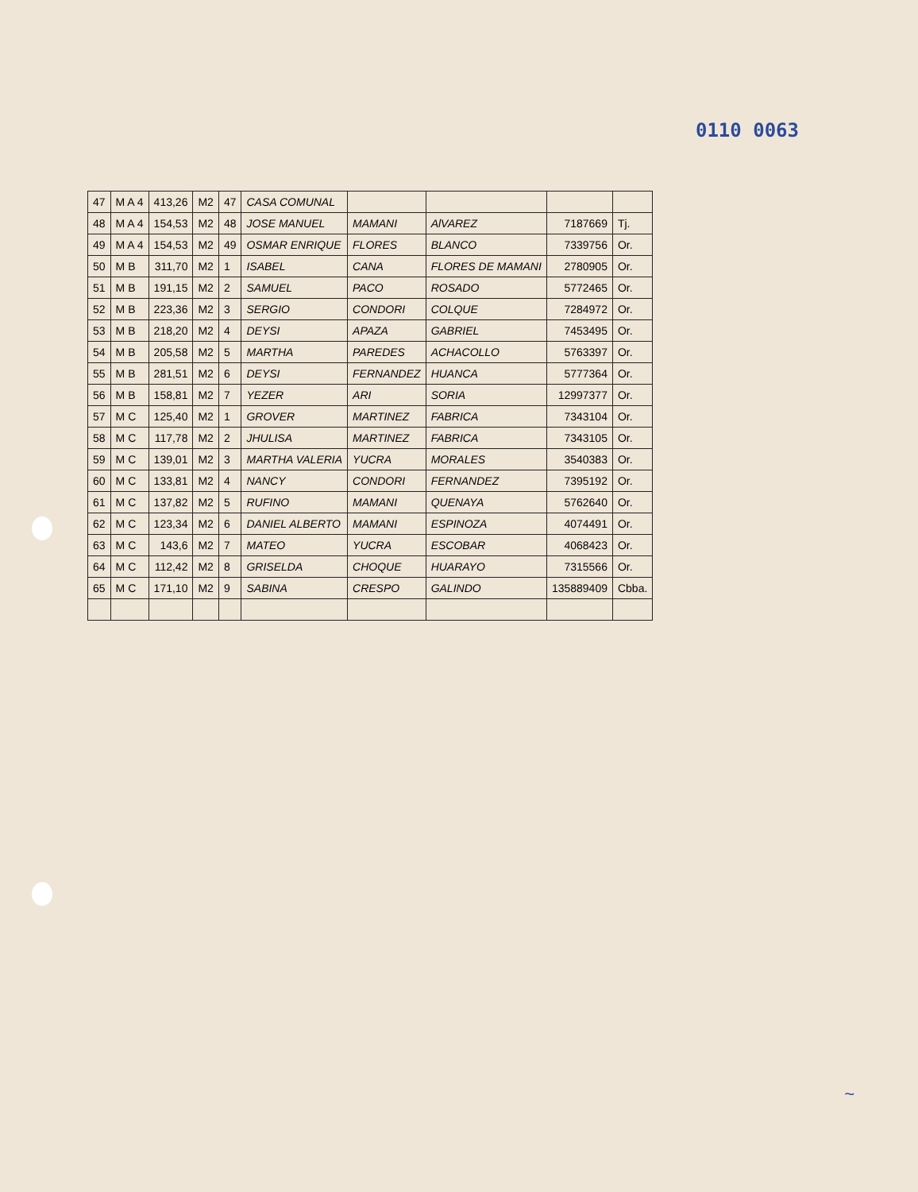0110 0063
| 47 | M A 4 | 413,26 | M2 | 47 | CASA COMUNAL | | | | |
| 48 | M A 4 | 154,53 | M2 | 48 | JOSE MANUEL | MAMANI | AlVAREZ | 7187669 | Tj. |
| 49 | M A 4 | 154,53 | M2 | 49 | OSMAR ENRIQUE | FLORES | BLANCO | 7339756 | Or. |
| 50 | M B | 311,70 | M2 | 1 | ISABEL | CANA | FLORES DE MAMANI | 2780905 | Or. |
| 51 | M B | 191,15 | M2 | 2 | SAMUEL | PACO | ROSADO | 5772465 | Or. |
| 52 | M B | 223,36 | M2 | 3 | SERGIO | CONDORI | COLQUE | 7284972 | Or. |
| 53 | M B | 218,20 | M2 | 4 | DEYSI | APAZA | GABRIEL | 7453495 | Or. |
| 54 | M B | 205,58 | M2 | 5 | MARTHA | PAREDES | ACHACOLLO | 5763397 | Or. |
| 55 | M B | 281,51 | M2 | 6 | DEYSI | FERNANDEZ | HUANCA | 5777364 | Or. |
| 56 | M B | 158,81 | M2 | 7 | YEZER | ARI | SORIA | 12997377 | Or. |
| 57 | M C | 125,40 | M2 | 1 | GROVER | MARTINEZ | FABRICA | 7343104 | Or. |
| 58 | M C | 117,78 | M2 | 2 | JHULISA | MARTINEZ | FABRICA | 7343105 | Or. |
| 59 | M C | 139,01 | M2 | 3 | MARTHA VALERIA | YUCRA | MORALES | 3540383 | Or. |
| 60 | M C | 133,81 | M2 | 4 | NANCY | CONDORI | FERNANDEZ | 7395192 | Or. |
| 61 | M C | 137,82 | M2 | 5 | RUFINO | MAMANI | QUENAYA | 5762640 | Or. |
| 62 | M C | 123,34 | M2 | 6 | DANIEL ALBERTO | MAMANI | ESPINOZA | 4074491 | Or. |
| 63 | M C | 143,6 | M2 | 7 | MATEO | YUCRA | ESCOBAR | 4068423 | Or. |
| 64 | M C | 112,42 | M2 | 8 | GRISELDA | CHOQUE | HUARAYO | 7315566 | Or. |
| 65 | M C | 171,10 | M2 | 9 | SABINA | CRESPO | GALINDO | 135889409 | Cbba. |
~